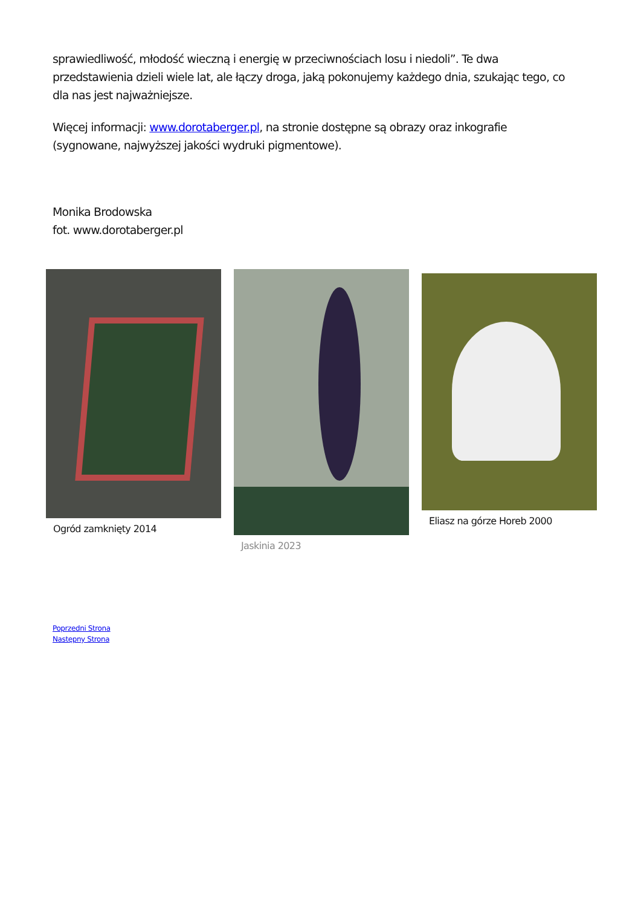sprawiedliwość, młodość wieczną i energię w przeciwnościach losu i niedoli”. Te dwa przedstawienia dzieli wiele lat, ale łączy droga, jaką pokonujemy każdego dnia, szukając tego, co dla nas jest najważniejsze.
Więcej informacji: www.dorotaberger.pl, na stronie dostępne są obrazy oraz inkografie (sygnowane, najwyższej jakości wydruki pigmentowe).
Monika Brodowska
fot. www.dorotaberger.pl
Ogród zamknięty 2014 Jaskinia 2023 Eliasz na górze Horeb 2000
Poprzedni Strona
Następny Strona